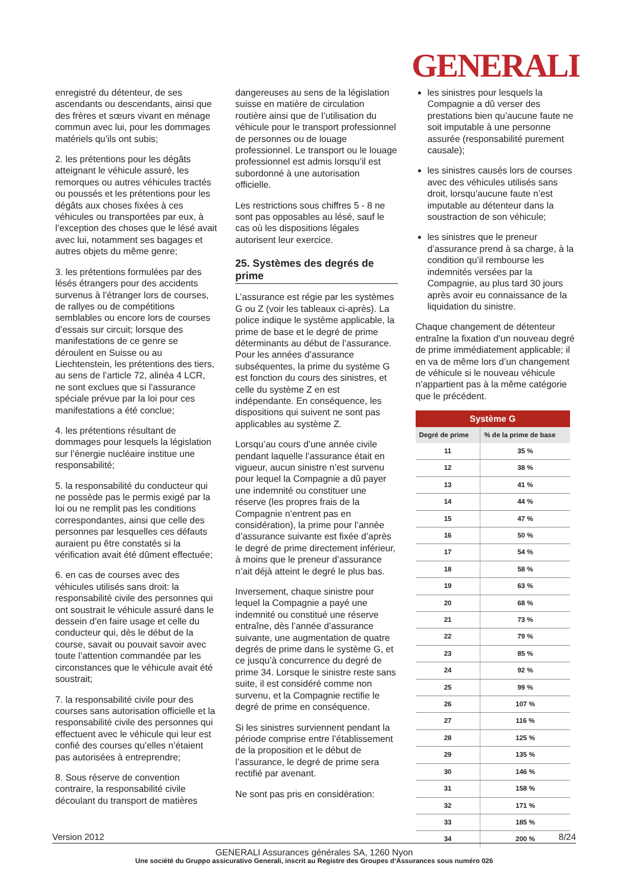GENERALI
enregistré du détenteur, de ses ascendants ou descendants, ainsi que des frères et sœurs vivant en ménage commun avec lui, pour les dommages matériels qu’ils ont subis;
2. les prétentions pour les dégâts atteignant le véhicule assuré, les remorques ou autres véhicules tractés ou poussés et les prétentions pour les dégâts aux choses fixées à ces véhicules ou transportées par eux, à l’exception des choses que le lésé avait avec lui, notamment ses bagages et autres objets du même genre;
3. les prétentions formulées par des lésés étrangers pour des accidents survenus à l’étranger lors de courses, de rallyes ou de compétitions semblables ou encore lors de courses d’essais sur circuit; lorsque des manifestations de ce genre se déroulent en Suisse ou au Liechtenstein, les prétentions des tiers, au sens de l’article 72, alinéa 4 LCR, ne sont exclues que si l’assurance spéciale prévue par la loi pour ces manifestations a été conclue;
4. les prétentions résultant de dommages pour lesquels la législation sur l’énergie nucléaire institue une responsabilité;
5. la responsabilité du conducteur qui ne possède pas le permis exigé par la loi ou ne remplit pas les conditions correspondantes, ainsi que celle des personnes par lesquelles ces défauts auraient pu être constatés si la vérification avait été dûment effectuée;
6. en cas de courses avec des véhicules utilisés sans droit: la responsabilité civile des personnes qui ont soustrait le véhicule assuré dans le dessein d’en faire usage et celle du conducteur qui, dès le début de la course, savait ou pouvait savoir avec toute l’attention commandée par les circonstances que le véhicule avait été soustrait;
7. la responsabilité civile pour des courses sans autorisation officielle et la responsabilité civile des personnes qui effectuent avec le véhicule qui leur est confié des courses qu’elles n’étaient pas autorisées à entreprendre;
8. Sous réserve de convention contraire, la responsabilité civile découlant du transport de matières
dangereuses au sens de la législation suisse en matière de circulation routière ainsi que de l’utilisation du véhicule pour le transport professionnel de personnes ou de louage professionnel. Le transport ou le louage professionnel est admis lorsqu’il est subordonné à une autorisation officielle.
Les restrictions sous chiffres 5 - 8 ne sont pas opposables au lésé, sauf le cas où les dispositions légales autorisent leur exercice.
25. Systèmes des degrés de prime
L’assurance est régie par les systèmes G ou Z (voir les tableaux ci-après). La police indique le système applicable, la prime de base et le degré de prime déterminants au début de l’assurance. Pour les années d’assurance subséquentes, la prime du système G est fonction du cours des sinistres, et celle du système Z en est indépendante. En conséquence, les dispositions qui suivent ne sont pas applicables au système Z.
Lorsqu’au cours d’une année civile pendant laquelle l’assurance était en vigueur, aucun sinistre n’est survenu pour lequel la Compagnie a dû payer une indemnité ou constituer une réserve (les propres frais de la Compagnie n’entrent pas en considération), la prime pour l’année d’assurance suivante est fixée d’après le degré de prime directement inférieur, à moins que le preneur d’assurance n’ait déjà atteint le degré le plus bas.
Inversement, chaque sinistre pour lequel la Compagnie a payé une indemnité ou constitué une réserve entraîne, dès l’année d’assurance suivante, une augmentation de quatre degrés de prime dans le système G, et ce jusqu’à concurrence du degré de prime 34. Lorsque le sinistre reste sans suite, il est considéré comme non survenu, et la Compagnie rectifie le degré de prime en conséquence.
Si les sinistres surviennent pendant la période comprise entre l’établissement de la proposition et le début de l’assurance, le degré de prime sera rectifié par avenant.
Ne sont pas pris en considération:
les sinistres pour lesquels la Compagnie a dû verser des prestations bien qu’aucune faute ne soit imputable à une personne assurée (responsabilité purement causale);
les sinistres causés lors de courses avec des véhicules utilisés sans droit, lorsqu’aucune faute n’est imputable au détenteur dans la soustraction de son véhicule;
les sinistres que le preneur d’assurance prend à sa charge, à la condition qu’il rembourse les indemnités versées par la Compagnie, au plus tard 30 jours après avoir eu connaissance de la liquidation du sinistre.
Chaque changement de détenteur entraîne la fixation d’un nouveau degré de prime immédiatement applicable; il en va de même lors d’un changement de véhicule si le nouveau véhicule n’appartient pas à la même catégorie que le précédent.
| Système G | |
| --- | --- |
| Degré de prime | % de la prime de base |
| 11 | 35 % |
| 12 | 38 % |
| 13 | 41 % |
| 14 | 44 % |
| 15 | 47 % |
| 16 | 50 % |
| 17 | 54 % |
| 18 | 58 % |
| 19 | 63 % |
| 20 | 68 % |
| 21 | 73 % |
| 22 | 79 % |
| 23 | 85 % |
| 24 | 92 % |
| 25 | 99 % |
| 26 | 107 % |
| 27 | 116 % |
| 28 | 125 % |
| 29 | 135 % |
| 30 | 146 % |
| 31 | 158 % |
| 32 | 171 % |
| 33 | 185 % |
| 34 | 200 % |
Version 2012 8/24
GENERALI Assurances générales SA, 1260 Nyon
Une société du Gruppo assicurativo Generali, inscrit au Registre des Groupes d‘Assurances sous numéro 026